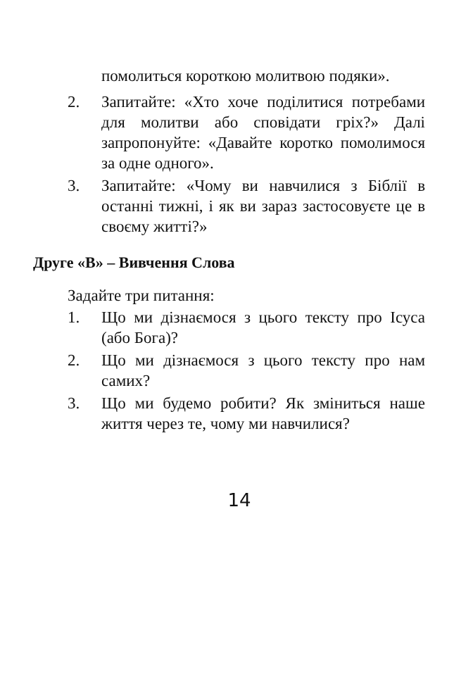помолиться короткою молитвою подяки».
2. Запитайте: «Хто хоче поділитися потребами для молитви або сповідати гріх?» Далі запропонуйте: «Давайте коротко помолимося за одне одного».
3. Запитайте: «Чому ви навчилися з Біблії в останні тижні, і як ви зараз застосовуєте це в своєму житті?»
Друге «В» – Вивчення Слова
Задайте три питання:
1. Що ми дізнаємося з цього тексту про Ісуса (або Бога)?
2. Що ми дізнаємося з цього тексту про нам самих?
3. Що ми будемо робити? Як зміниться наше життя через те, чому ми навчилися?
14